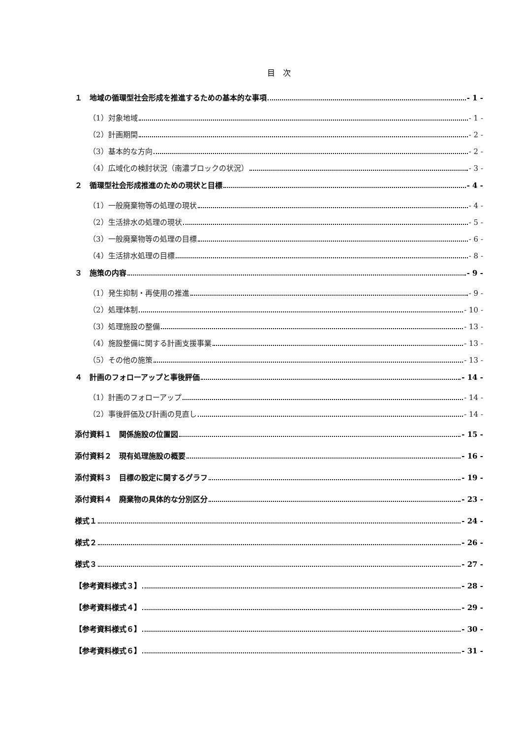目　次
１　地域の循環型社会形成を推進するための基本的な事項 - 1 -
（1）対象地域 - 1 -
（2）計画期間 - 2 -
（3）基本的な方向 - 2 -
（4）広域化の検討状況（南濃ブロックの状況） - 3 -
２　循環型社会形成推進のための現状と目標 - 4 -
（1）一般廃棄物等の処理の現状 - 4 -
（2）生活排水の処理の現状 - 5 -
（3）一般廃棄物等の処理の目標 - 6 -
（4）生活排水処理の目標 - 8 -
３　施策の内容 - 9 -
（1）発生抑制・再使用の推進 - 9 -
（2）処理体制 - 10 -
（3）処理施設の整備 - 13 -
（4）施設整備に関する計画支援事業 - 13 -
（5）その他の施策 - 13 -
４　計画のフォローアップと事後評価 - 14 -
（1）計画のフォローアップ - 14 -
（2）事後評価及び計画の見直し - 14 -
添付資料１　関係施設の位置図 - 15 -
添付資料２　現有処理施設の概要 - 16 -
添付資料３　目標の設定に関するグラフ - 19 -
添付資料４　廃棄物の具体的な分別区分 - 23 -
様式１ - 24 -
様式２ - 26 -
様式３ - 27 -
【参考資料様式３】 - 28 -
【参考資料様式４】 - 29 -
【参考資料様式６】 - 30 -
【参考資料様式６】 - 31 -